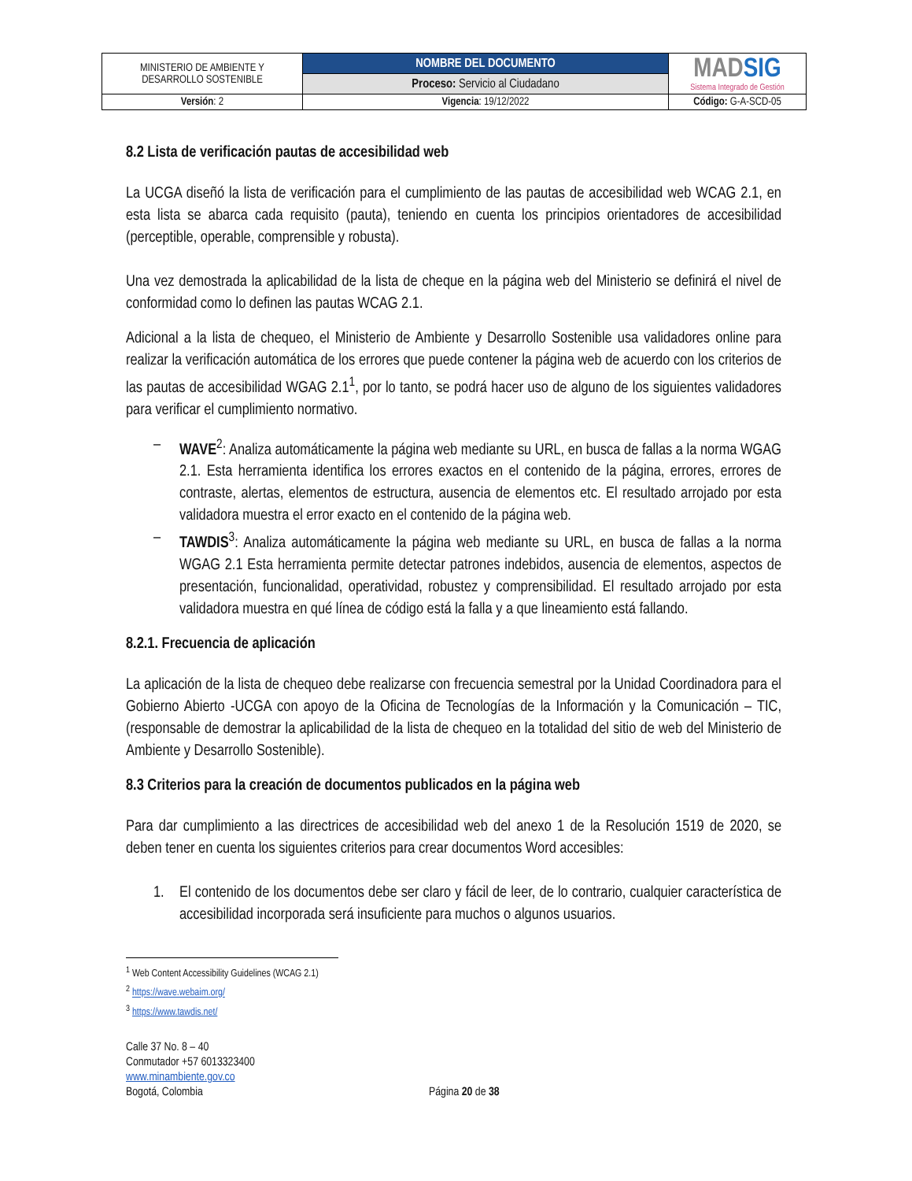| MINISTERIO DE AMBIENTE Y DESARROLLO SOSTENIBLE | NOMBRE DEL DOCUMENTO | MAD SIG Sistema Integrado de Gestión |
| | Proceso: Servicio al Ciudadano | |
| Versión : 2 | Vigencia : 19/12/2022 | Código: G-A-SCD-05 |
8.2 Lista de verificación pautas de accesibilidad web
La UCGA diseñó la lista de verificación para el cumplimiento de las pautas de accesibilidad web WCAG 2.1, en esta lista se abarca cada requisito (pauta), teniendo en cuenta los principios orientadores de accesibilidad (perceptible, operable, comprensible y robusta).
Una vez demostrada la aplicabilidad de la lista de cheque en la página web del Ministerio se definirá el nivel de conformidad como lo definen las pautas WCAG 2.1.
Adicional a la lista de chequeo, el Ministerio de Ambiente y Desarrollo Sostenible usa validadores online para realizar la verificación automática de los errores que puede contener la página web de acuerdo con los criterios de las pautas de accesibilidad WGAG 2.1<sup>1</sup>, por lo tanto, se podrá hacer uso de alguno de los siguientes validadores para verificar el cumplimiento normativo.
– WAVE<sup>2</sup>: Analiza automáticamente la página web mediante su URL, en busca de fallas a la norma WGAG 2.1. Esta herramienta identifica los errores exactos en el contenido de la página, errores, errores de contraste, alertas, elementos de estructura, ausencia de elementos etc. El resultado arrojado por esta validadora muestra el error exacto en el contenido de la página web.
– TAWDIS<sup>3</sup>: Analiza automáticamente la página web mediante su URL, en busca de fallas a la norma WGAG 2.1 Esta herramienta permite detectar patrones indebidos, ausencia de elementos, aspectos de presentación, funcionalidad, operatividad, robustez y comprensibilidad. El resultado arrojado por esta validadora muestra en qué línea de código está la falla y a que lineamiento está fallando.
8.2.1. Frecuencia de aplicación
La aplicación de la lista de chequeo debe realizarse con frecuencia semestral por la Unidad Coordinadora para el Gobierno Abierto -UCGA con apoyo de la Oficina de Tecnologías de la Información y la Comunicación – TIC, (responsable de demostrar la aplicabilidad de la lista de chequeo en la totalidad del sitio de web del Ministerio de Ambiente y Desarrollo Sostenible).
8.3 Criterios para la creación de documentos publicados en la página web
Para dar cumplimiento a las directrices de accesibilidad web del anexo 1 de la Resolución 1519 de 2020, se deben tener en cuenta los siguientes criterios para crear documentos Word accesibles:
1. El contenido de los documentos debe ser claro y fácil de leer, de lo contrario, cualquier característica de accesibilidad incorporada será insuficiente para muchos o algunos usuarios.
<sup>1</sup> Web Content Accessibility Guidelines (WCAG 2.1)
<sup>2</sup> https://wave.webaim.org/
<sup>3</sup> https://www.tawdis.net/
Calle 37 No. 8 – 40
Conmutador +57 6013323400
www.minambiente.gov.co
Bogotá, Colombia
Página 20 de 38